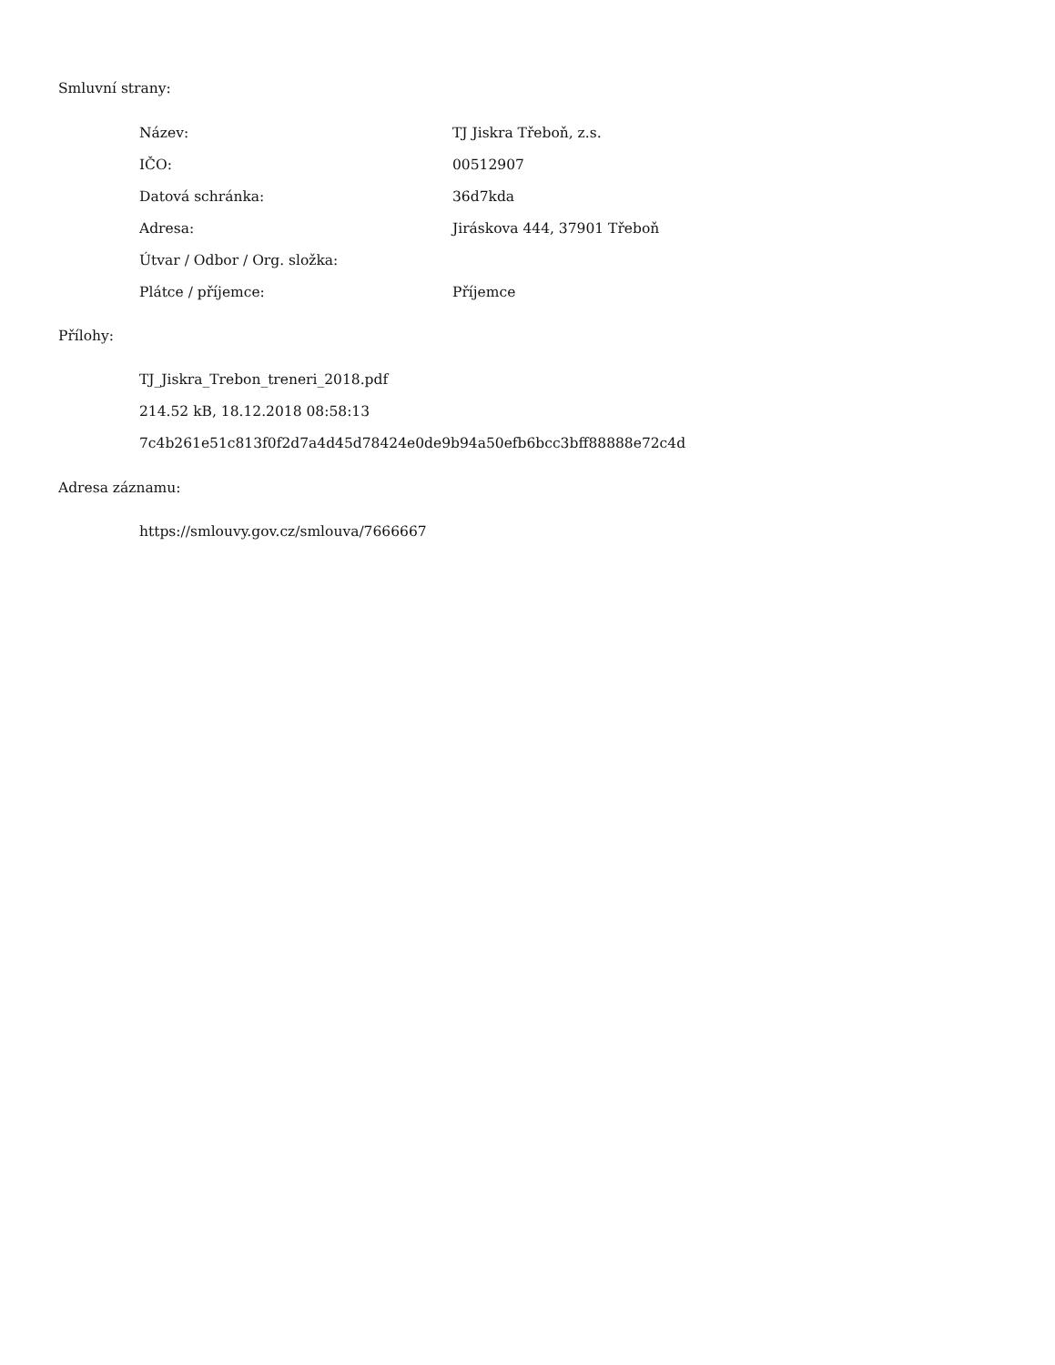Smluvní strany:
| Název: | TJ Jiskra Třeboň, z.s. |
| IČO: | 00512907 |
| Datová schránka: | 36d7kda |
| Adresa: | Jiráskova 444, 37901 Třeboň |
| Útvar / Odbor / Org. složka: | |
| Plátce / příjemce: | Příjemce |
Přílohy:
TJ_Jiskra_Trebon_treneri_2018.pdf
214.52 kB, 18.12.2018 08:58:13
7c4b261e51c813f0f2d7a4d45d78424e0de9b94a50efb6bcc3bff88888e72c4d
Adresa záznamu:
https://smlouvy.gov.cz/smlouva/7666667